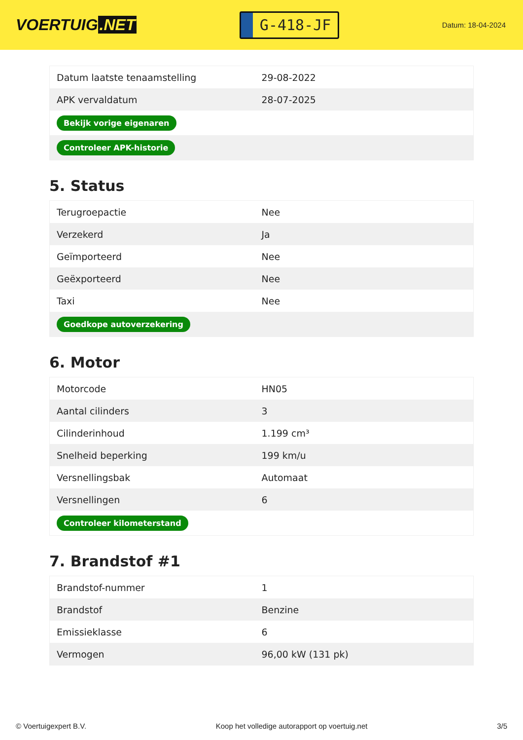VOERTUIG.NET
G-418-JF
Datum: 18-04-2024
| Datum laatste tenaamstelling | 29-08-2022 |
| APK vervaldatum | 28-07-2025 |
| Bekijk vorige eigenaren | |
| Controleer APK-historie | |
5. Status
| Terugroepactie | Nee |
| Verzekerd | Ja |
| Geïmporteerd | Nee |
| Geëxporteerd | Nee |
| Taxi | Nee |
| Goedkope autoverzekering | |
6. Motor
| Motorcode | HN05 |
| Aantal cilinders | 3 |
| Cilinderinhoud | 1.199 cm³ |
| Snelheid beperking | 199 km/u |
| Versnellingsbak | Automaat |
| Versnellingen | 6 |
| Controleer kilometerstand | |
7. Brandstof #1
| Brandstof-nummer | 1 |
| Brandstof | Benzine |
| Emissieklasse | 6 |
| Vermogen | 96,00 kW (131 pk) |
© Voertuigexpert B.V. Koop het volledige autorapport op voertuig.net 3/5